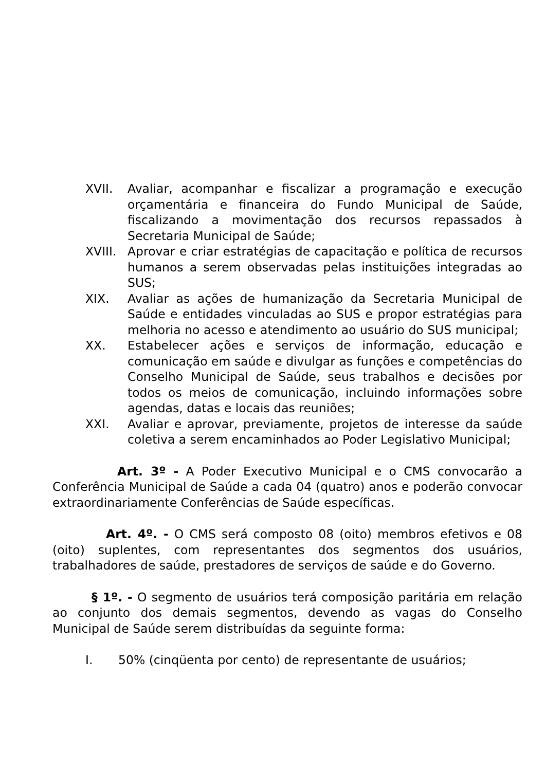XVII. Avaliar, acompanhar e fiscalizar a programação e execução orçamentária e financeira do Fundo Municipal de Saúde, fiscalizando a movimentação dos recursos repassados à Secretaria Municipal de Saúde;
XVIII.
Aprovar e criar estratégias de capacitação e política de recursos humanos a serem observadas pelas instituições integradas ao SUS;
XIX. Avaliar as ações de humanização da Secretaria Municipal de Saúde e entidades vinculadas ao SUS e propor estratégias para melhoria no acesso e atendimento ao usuário do SUS municipal;
XX. Estabelecer ações e serviços de informação, educação e comunicação em saúde e divulgar as funções e competências do Conselho Municipal de Saúde, seus trabalhos e decisões por todos os meios de comunicação, incluindo informações sobre agendas, datas e locais das reuniões;
XXI. Avaliar e aprovar, previamente, projetos de interesse da saúde coletiva a serem encaminhados ao Poder Legislativo Municipal;
Art. 3º - A Poder Executivo Municipal e o CMS convocarão a Conferência Municipal de Saúde a cada 04 (quatro) anos e poderão convocar extraordinariamente Conferências de Saúde específicas.
Art. 4º. - O CMS será composto 08 (oito) membros efetivos e 08 (oito) suplentes, com representantes dos segmentos dos usuários, trabalhadores de saúde, prestadores de serviços de saúde e do Governo.
§ 1º. - O segmento de usuários terá composição paritária em relação ao conjunto dos demais segmentos, devendo as vagas do Conselho Municipal de Saúde serem distribuídas da seguinte forma:
I. 50% (cinqüenta por cento) de representante de usuários;